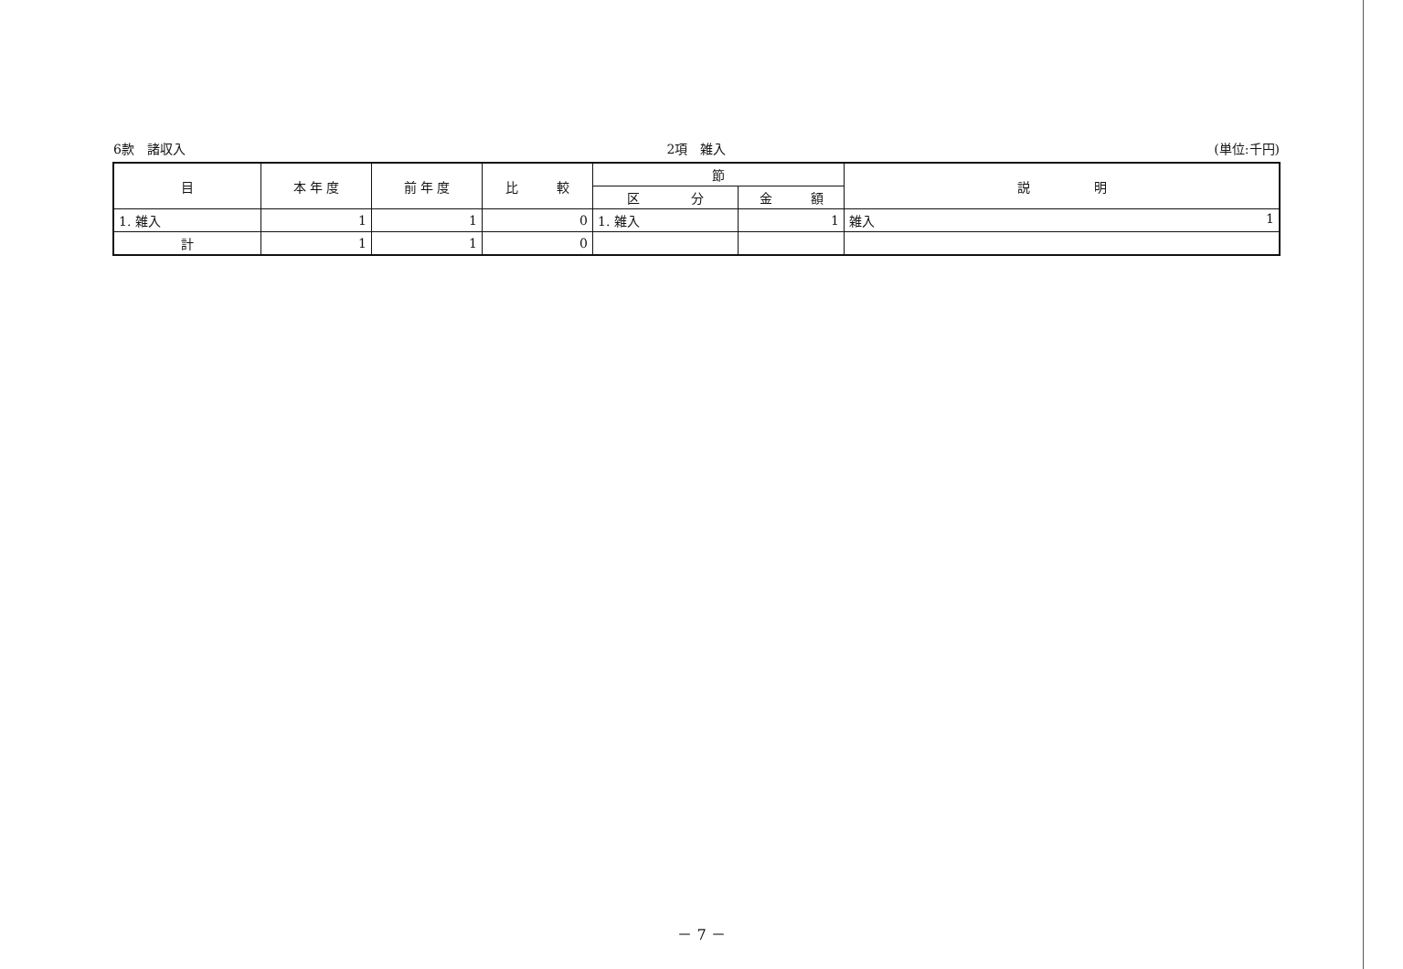6款　諸収入 2項　雑入 (単位:千円)
| 目 | 本 年 度 | 前 年 度 | 比 較 | 節 | | 説 明 |
| --- | --- | --- | --- | --- | --- | --- |
| | | | | 区 分 | 金 額 | |
| 1. 雑入 | 1 | 1 | 0 | 1. 雑入 | 1 | 雑入 1 |
| 計 | 1 | 1 | 0 | | | |
－ 7 －